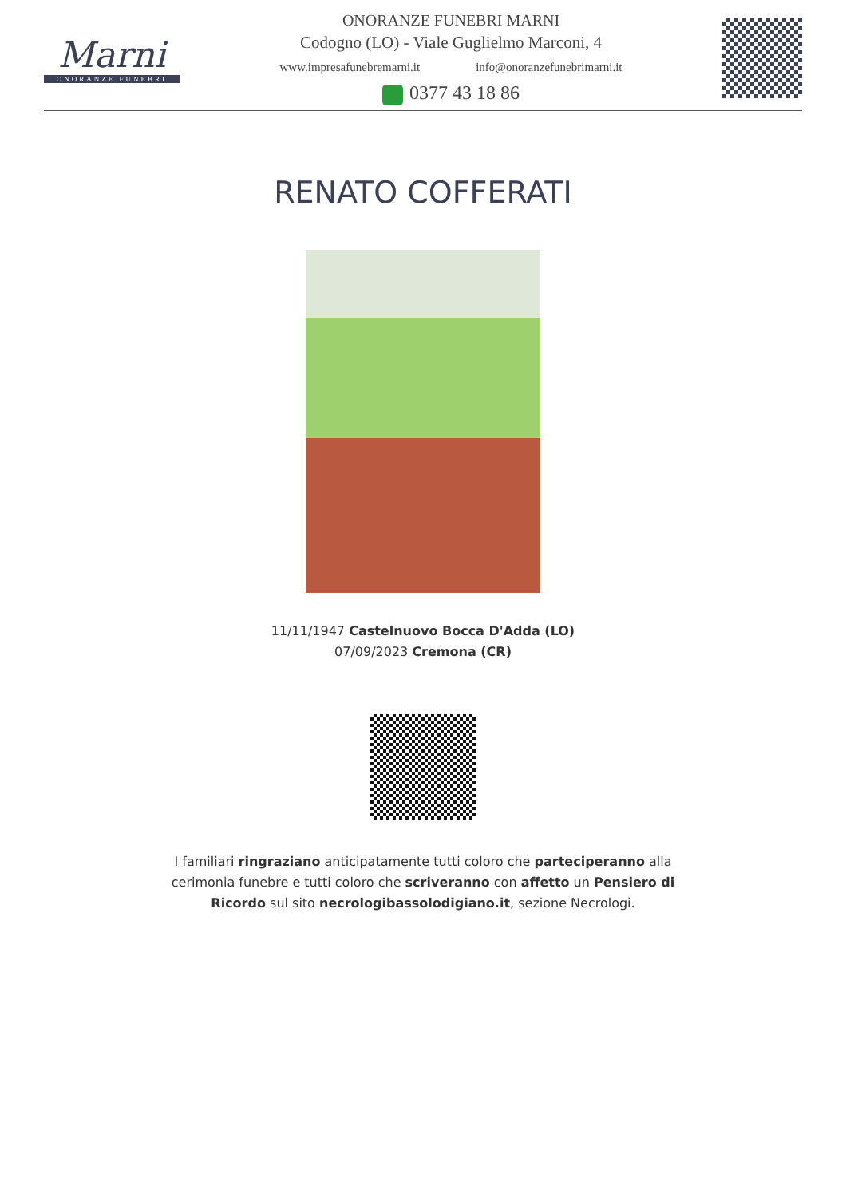Marni
ONORANZE FUNEBRI
ONORANZE FUNEBRI MARNI
Codogno (LO) - Viale Guglielmo Marconi, 4
www.impresafunebremarni.it info@onoranzefunebrimarni.it
0377 43 18 86
RENATO COFFERATI
11/11/1947 Castelnuovo Bocca D'Adda (LO)
07/09/2023 Cremona (CR)
I familiari ringraziano anticipatamente tutti coloro che parteciperanno alla cerimonia funebre e tutti coloro che scriveranno con affetto un Pensiero di Ricordo sul sito necrologibassolodigiano.it, sezione Necrologi.